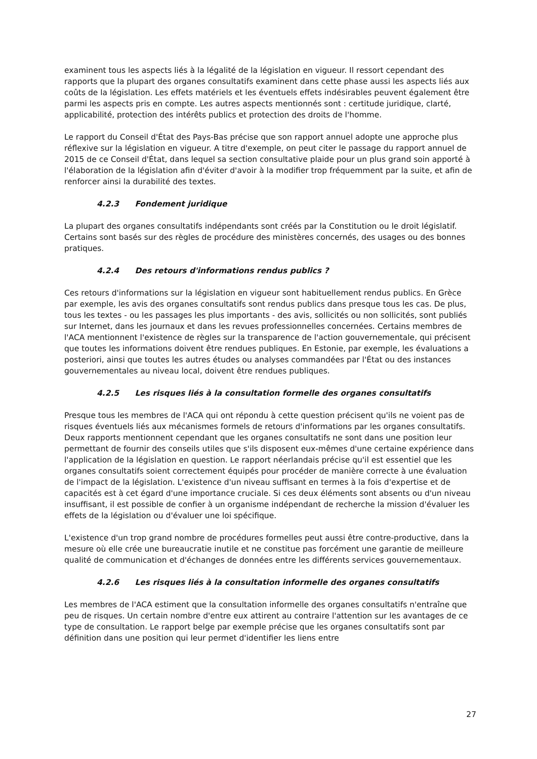examinent tous les aspects liés à la légalité de la législation en vigueur. Il ressort cependant des rapports que la plupart des organes consultatifs examinent dans cette phase aussi les aspects liés aux coûts de la législation. Les effets matériels et les éventuels effets indésirables peuvent également être parmi les aspects pris en compte. Les autres aspects mentionnés sont : certitude juridique, clarté, applicabilité, protection des intérêts publics et protection des droits de l'homme.
Le rapport du Conseil d'État des Pays-Bas précise que son rapport annuel adopte une approche plus réflexive sur la législation en vigueur. A titre d'exemple, on peut citer le passage du rapport annuel de 2015 de ce Conseil d'État, dans lequel sa section consultative plaide pour un plus grand soin apporté à l'élaboration de la législation afin d'éviter d'avoir à la modifier trop fréquemment par la suite, et afin de renforcer ainsi la durabilité des textes.
4.2.3 Fondement juridique
La plupart des organes consultatifs indépendants sont créés par la Constitution ou le droit législatif. Certains sont basés sur des règles de procédure des ministères concernés, des usages ou des bonnes pratiques.
4.2.4 Des retours d'informations rendus publics ?
Ces retours d'informations sur la législation en vigueur sont habituellement rendus publics. En Grèce par exemple, les avis des organes consultatifs sont rendus publics dans presque tous les cas. De plus, tous les textes - ou les passages les plus importants - des avis, sollicités ou non sollicités, sont publiés sur Internet, dans les journaux et dans les revues professionnelles concernées. Certains membres de l'ACA mentionnent l'existence de règles sur la transparence de l'action gouvernementale, qui précisent que toutes les informations doivent être rendues publiques. En Estonie, par exemple, les évaluations a posteriori, ainsi que toutes les autres études ou analyses commandées par l'État ou des instances gouvernementales au niveau local, doivent être rendues publiques.
4.2.5 Les risques liés à la consultation formelle des organes consultatifs
Presque tous les membres de l'ACA qui ont répondu à cette question précisent qu'ils ne voient pas de risques éventuels liés aux mécanismes formels de retours d'informations par les organes consultatifs. Deux rapports mentionnent cependant que les organes consultatifs ne sont dans une position leur permettant de fournir des conseils utiles que s'ils disposent eux-mêmes d'une certaine expérience dans l'application de la législation en question. Le rapport néerlandais précise qu'il est essentiel que les organes consultatifs soient correctement équipés pour procéder de manière correcte à une évaluation de l'impact de la législation. L'existence d'un niveau suffisant en termes à la fois d'expertise et de capacités est à cet égard d'une importance cruciale. Si ces deux éléments sont absents ou d'un niveau insuffisant, il est possible de confier à un organisme indépendant de recherche la mission d'évaluer les effets de la législation ou d'évaluer une loi spécifique.
L'existence d'un trop grand nombre de procédures formelles peut aussi être contre-productive, dans la mesure où elle crée une bureaucratie inutile et ne constitue pas forcément une garantie de meilleure qualité de communication et d'échanges de données entre les différents services gouvernementaux.
4.2.6 Les risques liés à la consultation informelle des organes consultatifs
Les membres de l'ACA estiment que la consultation informelle des organes consultatifs n'entraîne que peu de risques. Un certain nombre d'entre eux attirent au contraire l'attention sur les avantages de ce type de consultation. Le rapport belge par exemple précise que les organes consultatifs sont par définition dans une position qui leur permet d'identifier les liens entre
27